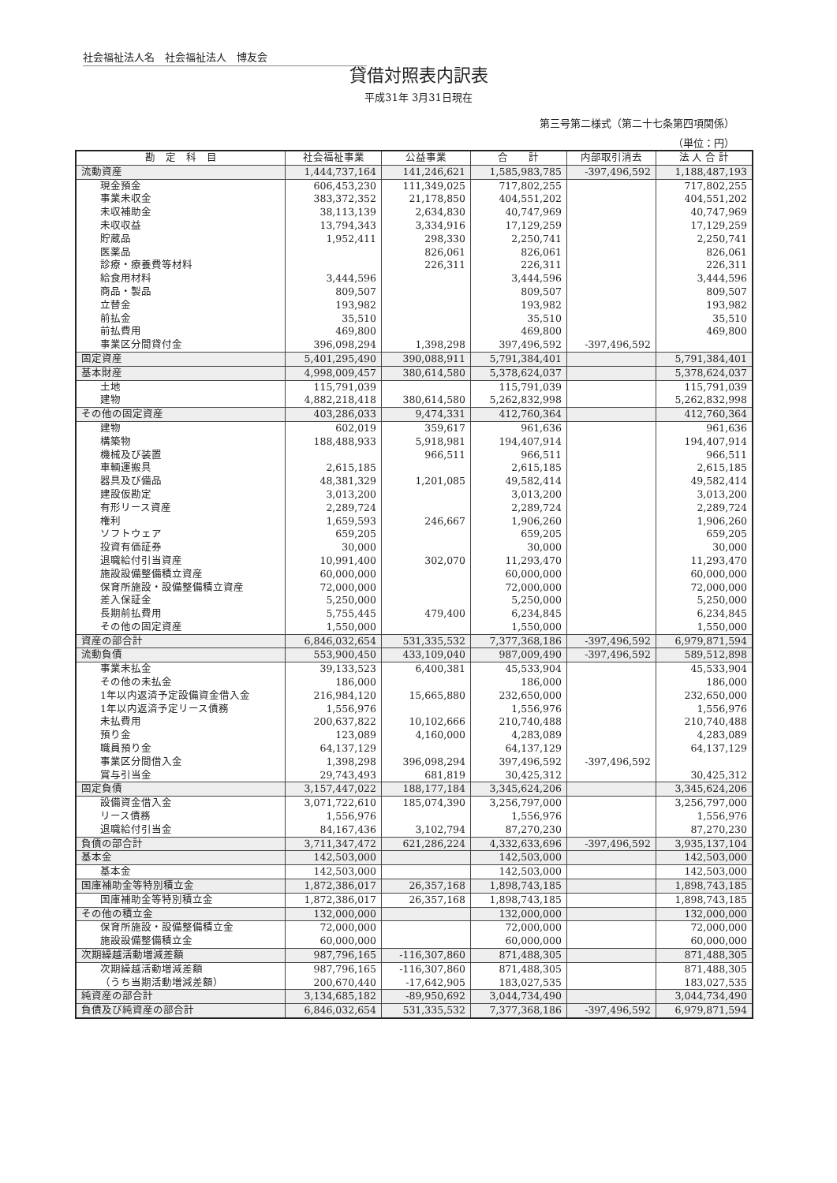社会福祉法人名　社会福祉法人　博友会
貸借対照表内訳表
平成31年 3月31日現在
第三号第二様式（第二十七条第四項関係）
（単位：円）
| 勘 定 科 目 | 社会福祉事業 | 公益事業 | 合 計 | 内部取引消去 | 法 人 合 計 |
| --- | --- | --- | --- | --- | --- |
| 流動資産 | 1,444,737,164 | 141,246,621 | 1,585,983,785 | -397,496,592 | 1,188,487,193 |
| 現金預金 | 606,453,230 | 111,349,025 | 717,802,255 | | 717,802,255 |
| 事業未収金 | 383,372,352 | 21,178,850 | 404,551,202 | | 404,551,202 |
| 未収補助金 | 38,113,139 | 2,634,830 | 40,747,969 | | 40,747,969 |
| 未収収益 | 13,794,343 | 3,334,916 | 17,129,259 | | 17,129,259 |
| 貯蔵品 | 1,952,411 | 298,330 | 2,250,741 | | 2,250,741 |
| 医薬品 | | 826,061 | 826,061 | | 826,061 |
| 診療・療養費等材料 | | 226,311 | 226,311 | | 226,311 |
| 給食用材料 | 3,444,596 | | 3,444,596 | | 3,444,596 |
| 商品・製品 | 809,507 | | 809,507 | | 809,507 |
| 立替金 | 193,982 | | 193,982 | | 193,982 |
| 前払金 | 35,510 | | 35,510 | | 35,510 |
| 前払費用 | 469,800 | | 469,800 | | 469,800 |
| 事業区分間貸付金 | 396,098,294 | 1,398,298 | 397,496,592 | -397,496,592 | |
| 固定資産 | 5,401,295,490 | 390,088,911 | 5,791,384,401 | | 5,791,384,401 |
| 基本財産 | 4,998,009,457 | 380,614,580 | 5,378,624,037 | | 5,378,624,037 |
| 土地 | 115,791,039 | | 115,791,039 | | 115,791,039 |
| 建物 | 4,882,218,418 | 380,614,580 | 5,262,832,998 | | 5,262,832,998 |
| その他の固定資産 | 403,286,033 | 9,474,331 | 412,760,364 | | 412,760,364 |
| 建物 | 602,019 | 359,617 | 961,636 | | 961,636 |
| 構築物 | 188,488,933 | 5,918,981 | 194,407,914 | | 194,407,914 |
| 機械及び装置 | | 966,511 | 966,511 | | 966,511 |
| 車輌運搬具 | 2,615,185 | | 2,615,185 | | 2,615,185 |
| 器具及び備品 | 48,381,329 | 1,201,085 | 49,582,414 | | 49,582,414 |
| 建設仮勘定 | 3,013,200 | | 3,013,200 | | 3,013,200 |
| 有形リース資産 | 2,289,724 | | 2,289,724 | | 2,289,724 |
| 権利 | 1,659,593 | 246,667 | 1,906,260 | | 1,906,260 |
| ソフトウェア | 659,205 | | 659,205 | | 659,205 |
| 投資有価証券 | 30,000 | | 30,000 | | 30,000 |
| 退職給付引当資産 | 10,991,400 | 302,070 | 11,293,470 | | 11,293,470 |
| 施設設備整備積立資産 | 60,000,000 | | 60,000,000 | | 60,000,000 |
| 保育所施設・設備整備積立資産 | 72,000,000 | | 72,000,000 | | 72,000,000 |
| 差入保証金 | 5,250,000 | | 5,250,000 | | 5,250,000 |
| 長期前払費用 | 5,755,445 | 479,400 | 6,234,845 | | 6,234,845 |
| その他の固定資産 | 1,550,000 | | 1,550,000 | | 1,550,000 |
| 資産の部合計 | 6,846,032,654 | 531,335,532 | 7,377,368,186 | -397,496,592 | 6,979,871,594 |
| 流動負債 | 553,900,450 | 433,109,040 | 987,009,490 | -397,496,592 | 589,512,898 |
| 事業未払金 | 39,133,523 | 6,400,381 | 45,533,904 | | 45,533,904 |
| その他の未払金 | 186,000 | | 186,000 | | 186,000 |
| 1年以内返済予定設備資金借入金 | 216,984,120 | 15,665,880 | 232,650,000 | | 232,650,000 |
| 1年以内返済予定リース債務 | 1,556,976 | | 1,556,976 | | 1,556,976 |
| 未払費用 | 200,637,822 | 10,102,666 | 210,740,488 | | 210,740,488 |
| 預り金 | 123,089 | 4,160,000 | 4,283,089 | | 4,283,089 |
| 職員預り金 | 64,137,129 | | 64,137,129 | | 64,137,129 |
| 事業区分間借入金 | 1,398,298 | 396,098,294 | 397,496,592 | -397,496,592 | |
| 賞与引当金 | 29,743,493 | 681,819 | 30,425,312 | | 30,425,312 |
| 固定負債 | 3,157,447,022 | 188,177,184 | 3,345,624,206 | | 3,345,624,206 |
| 設備資金借入金 | 3,071,722,610 | 185,074,390 | 3,256,797,000 | | 3,256,797,000 |
| リース債務 | 1,556,976 | | 1,556,976 | | 1,556,976 |
| 退職給付引当金 | 84,167,436 | 3,102,794 | 87,270,230 | | 87,270,230 |
| 負債の部合計 | 3,711,347,472 | 621,286,224 | 4,332,633,696 | -397,496,592 | 3,935,137,104 |
| 基本金 | 142,503,000 | | 142,503,000 | | 142,503,000 |
| 基本金 | 142,503,000 | | 142,503,000 | | 142,503,000 |
| 国庫補助金等特別積立金 | 1,872,386,017 | 26,357,168 | 1,898,743,185 | | 1,898,743,185 |
| 国庫補助金等特別積立金 | 1,872,386,017 | 26,357,168 | 1,898,743,185 | | 1,898,743,185 |
| その他の積立金 | 132,000,000 | | 132,000,000 | | 132,000,000 |
| 保育所施設・設備整備積立金 | 72,000,000 | | 72,000,000 | | 72,000,000 |
| 施設設備整備積立金 | 60,000,000 | | 60,000,000 | | 60,000,000 |
| 次期繰越活動増減差額 | 987,796,165 | -116,307,860 | 871,488,305 | | 871,488,305 |
| 次期繰越活動増減差額 | 987,796,165 | -116,307,860 | 871,488,305 | | 871,488,305 |
| （うち当期活動増減差額） | 200,670,440 | -17,642,905 | 183,027,535 | | 183,027,535 |
| 純資産の部合計 | 3,134,685,182 | -89,950,692 | 3,044,734,490 | | 3,044,734,490 |
| 負債及び純資産の部合計 | 6,846,032,654 | 531,335,532 | 7,377,368,186 | -397,496,592 | 6,979,871,594 |